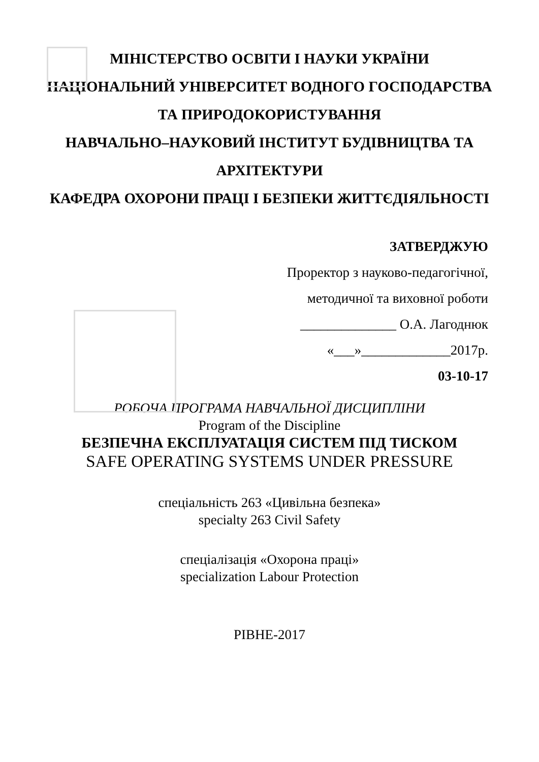МІНІСТЕРСТВО ОСВІТИ І НАУКИ УКРАЇНИ
НАЦІОНАЛЬНИЙ УНІВЕРСИТЕТ ВОДНОГО ГОСПОДАРСТВА ТА ПРИРОДОКОРИСТУВАННЯ
НАВЧАЛЬНО–НАУКОВИЙ ІНСТИТУТ БУДІВНИЦТВА ТА АРХІТЕКТУРИ
КАФЕДРА ОХОРОНИ ПРАЦІ І БЕЗПЕКИ ЖИТТЄДІЯЛЬНОСТІ
ЗАТВЕРДЖУЮ
Проректор з науково-педагогічної,
методичної та виховної роботи
______________ О.А. Лагоднюк
«___»_____________2017р.
03-10-17
РОБОЧА ПРОГРАМА НАВЧАЛЬНОЇ ДИСЦИПЛІНИ
Program of the Discipline
БЕЗПЕЧНА ЕКСПЛУАТАЦІЯ СИСТЕМ ПІД ТИСКОМ
SAFE OPERATING SYSTEMS UNDER PRESSURE
спеціальність 263 «Цивільна безпека»
specialty 263 Civil Safety
спеціалізація «Охорона праці»
specialization Labour Protection
РІВНЕ-2017